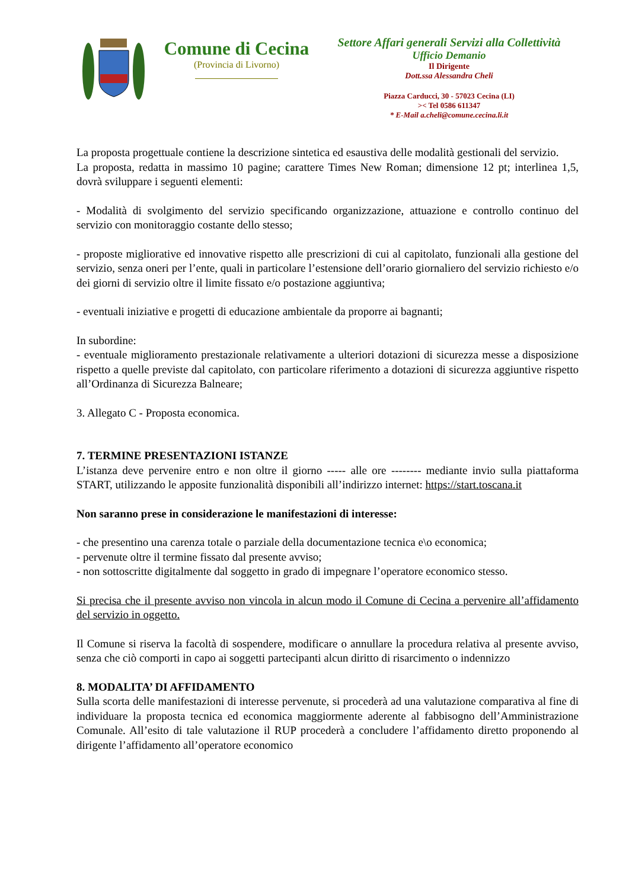Comune di Cecina
(Provincia di Livorno)
Settore Affari generali Servizi alla Collettività
Ufficio Demanio
Il Dirigente
Dott.ssa Alessandra Cheli
Piazza Carducci, 30 - 57023 Cecina (LI)
>< Tel 0586 611347
* E-Mail a.cheli@comune.cecina.li.it
La proposta progettuale contiene la descrizione sintetica ed esaustiva delle modalità gestionali del servizio.
La proposta, redatta in massimo 10 pagine; carattere Times New Roman; dimensione 12 pt; interlinea 1,5, dovrà sviluppare i seguenti elementi:
- Modalità di svolgimento del servizio specificando organizzazione, attuazione e controllo continuo del servizio con monitoraggio costante dello stesso;
- proposte migliorative ed innovative rispetto alle prescrizioni di cui al capitolato, funzionali alla gestione del servizio, senza oneri per l’ente, quali in particolare l’estensione dell’orario giornaliero del servizio richiesto e/o dei giorni di servizio oltre il limite fissato e/o postazione aggiuntiva;
- eventuali iniziative e progetti di educazione ambientale da proporre ai bagnanti;
In subordine:
- eventuale miglioramento prestazionale relativamente a ulteriori dotazioni di sicurezza messe a disposizione rispetto a quelle previste dal capitolato, con particolare riferimento a dotazioni di sicurezza aggiuntive rispetto all’Ordinanza di Sicurezza Balneare;
3. Allegato C - Proposta economica.
7. TERMINE PRESENTAZIONI ISTANZE
L’istanza deve pervenire entro e non oltre il giorno ----- alle ore -------- mediante invio sulla piattaforma START, utilizzando le apposite funzionalità disponibili all’indirizzo internet: https://start.toscana.it
Non saranno prese in considerazione le manifestazioni di interesse:
- che presentino una carenza totale o parziale della documentazione tecnica e\o economica;
- pervenute oltre il termine fissato dal presente avviso;
- non sottoscritte digitalmente dal soggetto in grado di impegnare l’operatore economico stesso.
Si precisa che il presente avviso non vincola in alcun modo il Comune di Cecina a pervenire all’affidamento del servizio in oggetto.
Il Comune si riserva la facoltà di sospendere, modificare o annullare la procedura relativa al presente avviso, senza che ciò comporti in capo ai soggetti partecipanti alcun diritto di risarcimento o indennizzo
8. MODALITA’ DI AFFIDAMENTO
Sulla scorta delle manifestazioni di interesse pervenute, si procederà ad una valutazione comparativa al fine di individuare la proposta tecnica ed economica maggiormente aderente al fabbisogno dell’Amministrazione Comunale. All’esito di tale valutazione il RUP procederà a concludere l’affidamento diretto proponendo al dirigente l’affidamento all’operatore economico